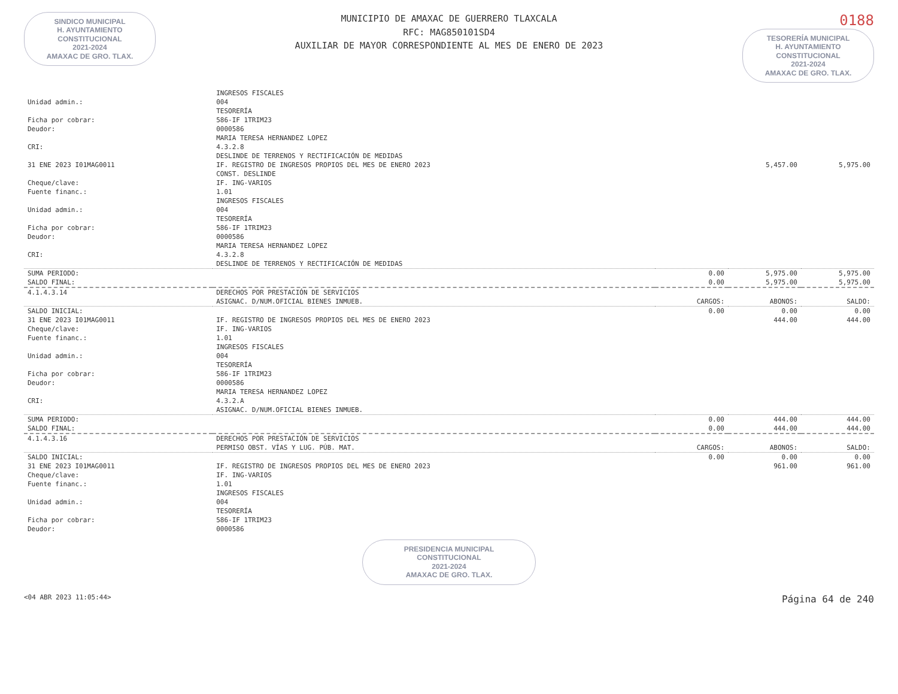SINDICO MUNICIPAL
H. AYUNTAMIENTO
CONSTITUCIONAL
2021-2024
AMAXAC DE GRO. TLAX.
MUNICIPIO DE AMAXAC DE GUERRERO TLAXCALA
RFC: MAG850101SD4
AUXILIAR DE MAYOR CORRESPONDIENTE AL MES DE ENERO DE 2023
0188
TESORERÍA MUNICIPAL
H. AYUNTAMIENTO
CONSTITUCIONAL
2021-2024
AMAXAC DE GRO. TLAX.
| | INGRESOS FISCALES | | | |
| Unidad admin.: | 004 | | | |
| | TESORERÍA | | | |
| Ficha por cobrar: | 586-IF 1TRIM23 | | | |
| Deudor: | 0000586 | | | |
| | MARIA TERESA HERNANDEZ LOPEZ | | | |
| CRI: | 4.3.2.8 | | | |
| | DESLINDE DE TERRENOS Y RECTIFICACIÓN DE MEDIDAS | | | |
| 31 ENE 2023 I01MAG0011 | IF. REGISTRO DE INGRESOS PROPIOS DEL MES DE ENERO 2023 | | 5,457.00 | 5,975.00 |
| | CONST. DESLINDE | | | |
| Cheque/clave: | IF. ING-VARIOS | | | |
| Fuente financ.: | 1.01 | | | |
| | INGRESOS FISCALES | | | |
| Unidad admin.: | 004 | | | |
| | TESORERÍA | | | |
| Ficha por cobrar: | 586-IF 1TRIM23 | | | |
| Deudor: | 0000586 | | | |
| | MARIA TERESA HERNANDEZ LOPEZ | | | |
| CRI: | 4.3.2.8 | | | |
| | DESLINDE DE TERRENOS Y RECTIFICACIÓN DE MEDIDAS | | | |
| SUMA PERIODO: | | 0.00 | 5,975.00 | 5,975.00 |
| SALDO FINAL: | | 0.00 | 5,975.00 | 5,975.00 |
| 4.1.4.3.14 | DERECHOS POR PRESTACIÓN DE SERVICIOS | | | |
| | ASIGNAC. D/NUM.OFICIAL BIENES INMUEB. | CARGOS: | ABONOS: | SALDO: |
| SALDO INICIAL: | | 0.00 | 0.00 | 0.00 |
| 31 ENE 2023 I01MAG0011 | IF. REGISTRO DE INGRESOS PROPIOS DEL MES DE ENERO 2023 | | 444.00 | 444.00 |
| Cheque/clave: | IF. ING-VARIOS | | | |
| Fuente financ.: | 1.01 | | | |
| | INGRESOS FISCALES | | | |
| Unidad admin.: | 004 | | | |
| | TESORERÍA | | | |
| Ficha por cobrar: | 586-IF 1TRIM23 | | | |
| Deudor: | 0000586 | | | |
| | MARIA TERESA HERNANDEZ LOPEZ | | | |
| CRI: | 4.3.2.A | | | |
| | ASIGNAC. D/NUM.OFICIAL BIENES INMUEB. | | | |
| SUMA PERIODO: | | 0.00 | 444.00 | 444.00 |
| SALDO FINAL: | | 0.00 | 444.00 | 444.00 |
| 4.1.4.3.16 | DERECHOS POR PRESTACIÓN DE SERVICIOS | | | |
| | PERMISO OBST. VÍAS Y LUG. PÚB. MAT. | CARGOS: | ABONOS: | SALDO: |
| SALDO INICIAL: | | 0.00 | 0.00 | 0.00 |
| 31 ENE 2023 I01MAG0011 | IF. REGISTRO DE INGRESOS PROPIOS DEL MES DE ENERO 2023 | | 961.00 | 961.00 |
| Cheque/clave: | IF. ING-VARIOS | | | |
| Fuente financ.: | 1.01 | | | |
| | INGRESOS FISCALES | | | |
| Unidad admin.: | 004 | | | |
| | TESORERÍA | | | |
| Ficha por cobrar: | 586-IF 1TRIM23 | | | |
| Deudor: | 0000586 | | | |
PRESIDENCIA MUNICIPAL
CONSTITUCIONAL
2021-2024
AMAXAC DE GRO. TLAX.
<04 ABR 2023 11:05:44> Página 64 de 240